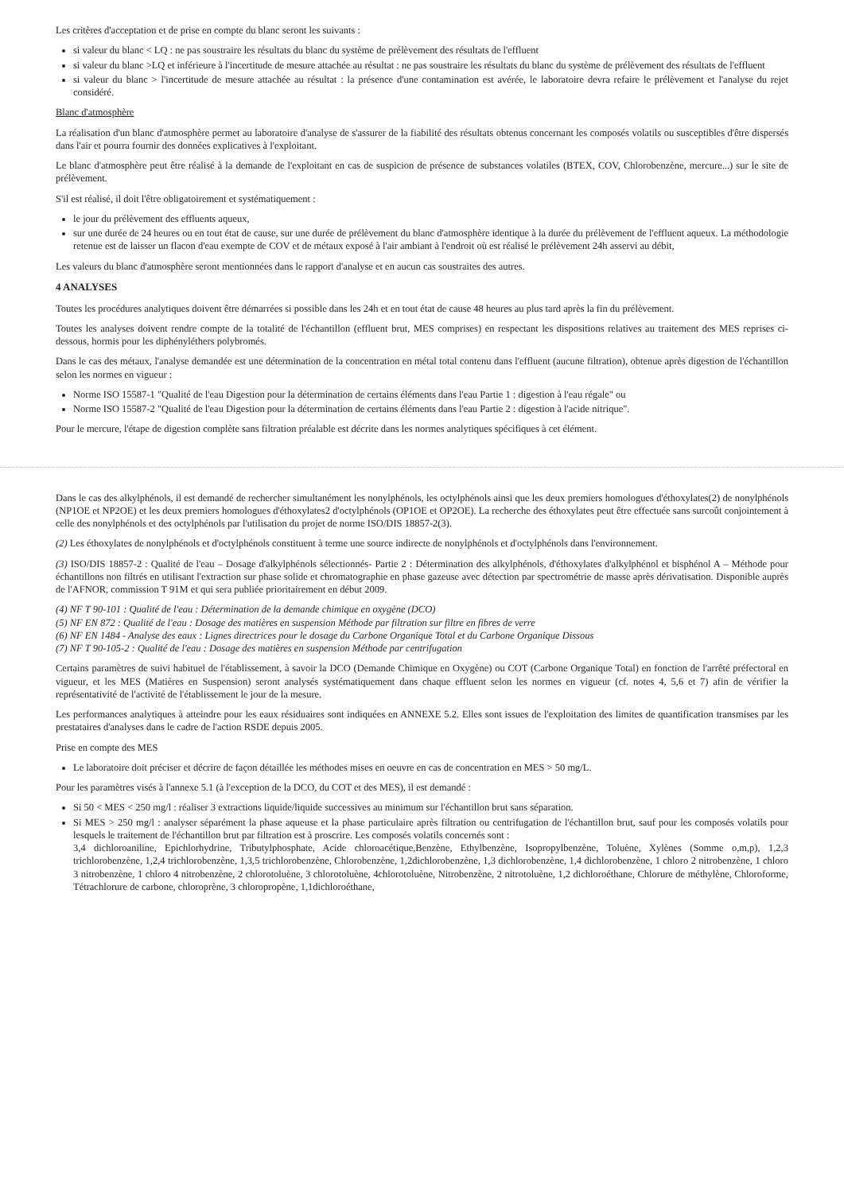Les critères d'acceptation et de prise en compte du blanc seront les suivants :
si valeur du blanc < LQ : ne pas soustraire les résultats du blanc du système de prélèvement des résultats de l'effluent
si valeur du blanc >LQ et inférieure à l'incertitude de mesure attachée au résultat : ne pas soustraire les résultats du blanc du système de prélèvement des résultats de l'effluent
si valeur du blanc > l'incertitude de mesure attachée au résultat : la présence d'une contamination est avérée, le laboratoire devra refaire le prélèvement et l'analyse du rejet considéré.
Blanc d'atmosphère
La réalisation d'un blanc d'atmosphère permet au laboratoire d'analyse de s'assurer de la fiabilité des résultats obtenus concernant les composés volatils ou susceptibles d'être dispersés dans l'air et pourra fournir des données explicatives à l'exploitant.
Le blanc d'atmosphère peut être réalisé à la demande de l'exploitant en cas de suspicion de présence de substances volatiles (BTEX, COV, Chlorobenzène, mercure...) sur le site de prélèvement.
S'il est réalisé, il doit l'être obligatoirement et systématiquement :
le jour du prélèvement des effluents aqueux,
sur une durée de 24 heures ou en tout état de cause, sur une durée de prélèvement du blanc d'atmosphère identique à la durée du prélèvement de l'effluent aqueux. La méthodologie retenue est de laisser un flacon d'eau exempte de COV et de métaux exposé à l'air ambiant à l'endroit où est réalisé le prélèvement 24h asservi au débit,
Les valeurs du blanc d'atmosphère seront mentionnées dans le rapport d'analyse et en aucun cas soustraites des autres.
4 ANALYSES
Toutes les procédures analytiques doivent être démarrées si possible dans les 24h et en tout état de cause 48 heures au plus tard après la fin du prélèvement.
Toutes les analyses doivent rendre compte de la totalité de l'échantillon (effluent brut, MES comprises) en respectant les dispositions relatives au traitement des MES reprises ci-dessous, hormis pour les diphényléthers polybromés.
Dans le cas des métaux, l'analyse demandée est une détermination de la concentration en métal total contenu dans l'effluent (aucune filtration), obtenue après digestion de l'échantillon selon les normes en vigueur :
Norme ISO 15587-1 "Qualité de l'eau Digestion pour la détermination de certains éléments dans l'eau Partie 1 : digestion à l'eau régale" ou
Norme ISO 15587-2 "Qualité de l'eau Digestion pour la détermination de certains éléments dans l'eau Partie 2 : digestion à l'acide nitrique".
Pour le mercure, l'étape de digestion complète sans filtration préalable est décrite dans les normes analytiques spécifiques à cet élément.
Dans le cas des alkylphénols, il est demandé de rechercher simultanément les nonylphénols, les octylphénols ainsi que les deux premiers homologues d'éthoxylates(2) de nonylphénols (NP1OE et NP2OE) et les deux premiers homologues d'éthoxylates2 d'octylphénols (OP1OE et OP2OE). La recherche des éthoxylates peut être effectuée sans surcoût conjointement à celle des nonylphénols et des octylphénols par l'utilisation du projet de norme ISO/DIS 18857-2(3).
(2) Les éthoxylates de nonylphénols et d'octylphénols constituent à terme une source indirecte de nonylphénols et d'octylphénols dans l'environnement.
(3) ISO/DIS 18857-2 : Qualité de l'eau – Dosage d'alkylphénols sélectionnés- Partie 2 : Détermination des alkylphénols, d'éthoxylates d'alkylphénol et bisphénol A – Méthode pour échantillons non filtrés en utilisant l'extraction sur phase solide et chromatographie en phase gazeuse avec détection par spectrométrie de masse après dérivatisation. Disponible auprès de l'AFNOR, commission T 91M et qui sera publiée prioritairement en début 2009.
(4) NF T 90-101 : Qualité de l'eau : Détermination de la demande chimique en oxygène (DCO)
(5) NF EN 872 : Qualité de l'eau : Dosage des matières en suspension Méthode par filtration sur filtre en fibres de verre
(6) NF EN 1484 - Analyse des eaux : Lignes directrices pour le dosage du Carbone Organique Total et du Carbone Organique Dissous
(7) NF T 90-105-2 : Qualité de l'eau : Dosage des matières en suspension Méthode par centrifugation
Certains paramètres de suivi habituel de l'établissement, à savoir la DCO (Demande Chimique en Oxygène) ou COT (Carbone Organique Total) en fonction de l'arrêté préfectoral en vigueur, et les MES (Matières en Suspension) seront analysés systématiquement dans chaque effluent selon les normes en vigueur (cf. notes 4, 5,6 et 7) afin de vérifier la représentativité de l'activité de l'établissement le jour de la mesure.
Les performances analytiques à atteindre pour les eaux résiduaires sont indiquées en ANNEXE 5.2. Elles sont issues de l'exploitation des limites de quantification transmises par les prestataires d'analyses dans le cadre de l'action RSDE depuis 2005.
Prise en compte des MES
Le laboratoire doit préciser et décrire de façon détaillée les méthodes mises en oeuvre en cas de concentration en MES > 50 mg/L.
Pour les paramètres visés à l'annexe 5.1 (à l'exception de la DCO, du COT et des MES), il est demandé :
Si 50 < MES < 250 mg/l : réaliser 3 extractions liquide/liquide successives au minimum sur l'échantillon brut sans séparation.
Si MES > 250 mg/l : analyser séparément la phase aqueuse et la phase particulaire après filtration ou centrifugation de l'échantillon brut, sauf pour les composés volatils pour lesquels le traitement de l'échantillon brut par filtration est à proscrire. Les composés volatils concernés sont :
3,4 dichloroaniline, Epichlorhydrine, Tributylphosphate, Acide chloroacétique,Benzène, Ethylbenzène, Isopropylbenzène, Toluène, Xylènes (Somme o,m,p), 1,2,3 trichlorobenzène, 1,2,4 trichlorobenzène, 1,3,5 trichlorobenzène, Chlorobenzène, 1,2dichlorobenzène, 1,3 dichlorobenzène, 1,4 dichlorobenzène, 1 chloro 2 nitrobenzène, 1 chloro 3 nitrobenzène, 1 chloro 4 nitrobenzène, 2 chlorotoluène, 3 chlorotoluène, 4chlorotoluène, Nitrobenzène, 2 nitrotoluène, 1,2 dichloroéthane, Chlorure de méthylène, Chloroforme, Tétrachlorure de carbone, chloroprène, 3 chloropropène, 1,1dichloroéthane,